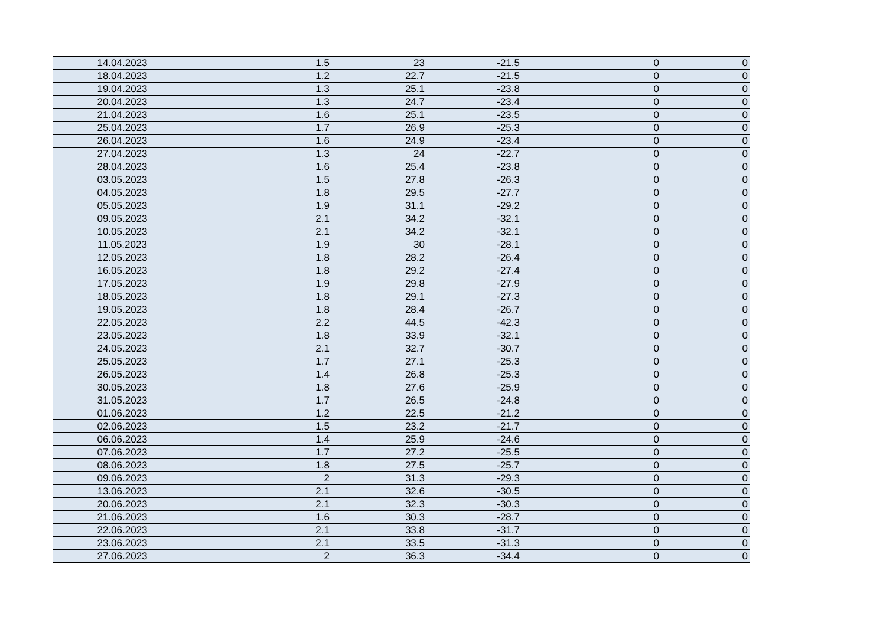| 14.04.2023 | 1.5 | 23 | -21.5 | 0 | 0 |
| 18.04.2023 | 1.2 | 22.7 | -21.5 | 0 | 0 |
| 19.04.2023 | 1.3 | 25.1 | -23.8 | 0 | 0 |
| 20.04.2023 | 1.3 | 24.7 | -23.4 | 0 | 0 |
| 21.04.2023 | 1.6 | 25.1 | -23.5 | 0 | 0 |
| 25.04.2023 | 1.7 | 26.9 | -25.3 | 0 | 0 |
| 26.04.2023 | 1.6 | 24.9 | -23.4 | 0 | 0 |
| 27.04.2023 | 1.3 | 24 | -22.7 | 0 | 0 |
| 28.04.2023 | 1.6 | 25.4 | -23.8 | 0 | 0 |
| 03.05.2023 | 1.5 | 27.8 | -26.3 | 0 | 0 |
| 04.05.2023 | 1.8 | 29.5 | -27.7 | 0 | 0 |
| 05.05.2023 | 1.9 | 31.1 | -29.2 | 0 | 0 |
| 09.05.2023 | 2.1 | 34.2 | -32.1 | 0 | 0 |
| 10.05.2023 | 2.1 | 34.2 | -32.1 | 0 | 0 |
| 11.05.2023 | 1.9 | 30 | -28.1 | 0 | 0 |
| 12.05.2023 | 1.8 | 28.2 | -26.4 | 0 | 0 |
| 16.05.2023 | 1.8 | 29.2 | -27.4 | 0 | 0 |
| 17.05.2023 | 1.9 | 29.8 | -27.9 | 0 | 0 |
| 18.05.2023 | 1.8 | 29.1 | -27.3 | 0 | 0 |
| 19.05.2023 | 1.8 | 28.4 | -26.7 | 0 | 0 |
| 22.05.2023 | 2.2 | 44.5 | -42.3 | 0 | 0 |
| 23.05.2023 | 1.8 | 33.9 | -32.1 | 0 | 0 |
| 24.05.2023 | 2.1 | 32.7 | -30.7 | 0 | 0 |
| 25.05.2023 | 1.7 | 27.1 | -25.3 | 0 | 0 |
| 26.05.2023 | 1.4 | 26.8 | -25.3 | 0 | 0 |
| 30.05.2023 | 1.8 | 27.6 | -25.9 | 0 | 0 |
| 31.05.2023 | 1.7 | 26.5 | -24.8 | 0 | 0 |
| 01.06.2023 | 1.2 | 22.5 | -21.2 | 0 | 0 |
| 02.06.2023 | 1.5 | 23.2 | -21.7 | 0 | 0 |
| 06.06.2023 | 1.4 | 25.9 | -24.6 | 0 | 0 |
| 07.06.2023 | 1.7 | 27.2 | -25.5 | 0 | 0 |
| 08.06.2023 | 1.8 | 27.5 | -25.7 | 0 | 0 |
| 09.06.2023 | 2 | 31.3 | -29.3 | 0 | 0 |
| 13.06.2023 | 2.1 | 32.6 | -30.5 | 0 | 0 |
| 20.06.2023 | 2.1 | 32.3 | -30.3 | 0 | 0 |
| 21.06.2023 | 1.6 | 30.3 | -28.7 | 0 | 0 |
| 22.06.2023 | 2.1 | 33.8 | -31.7 | 0 | 0 |
| 23.06.2023 | 2.1 | 33.5 | -31.3 | 0 | 0 |
| 27.06.2023 | 2 | 36.3 | -34.4 | 0 | 0 |